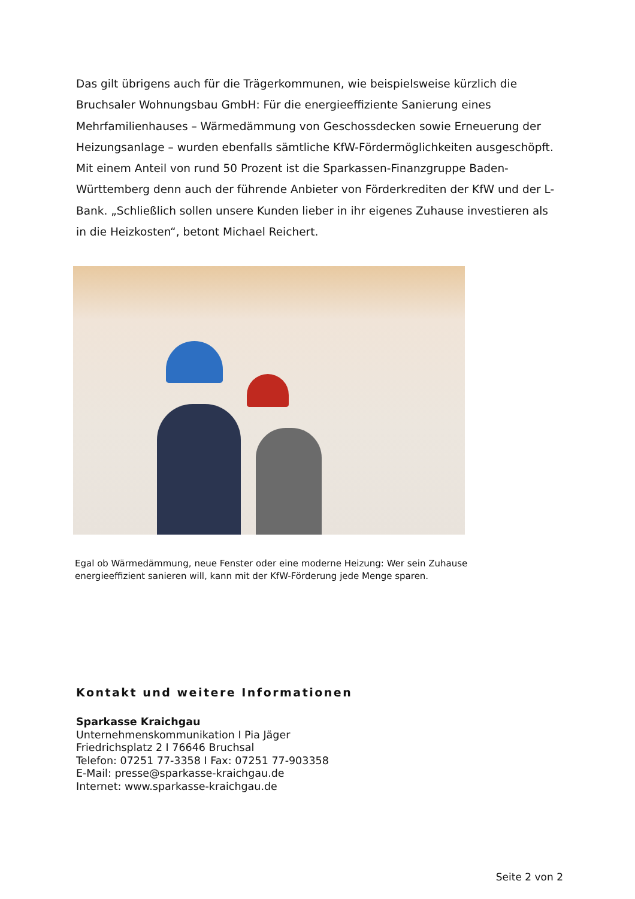Das gilt übrigens auch für die Trägerkommunen, wie beispielsweise kürzlich die Bruchsaler Wohnungsbau GmbH: Für die energieeffiziente Sanierung eines Mehrfamilienhauses – Wärmedämmung von Geschossdecken sowie Erneuerung der Heizungsanlage – wurden ebenfalls sämtliche KfW-Fördermöglichkeiten ausgeschöpft. Mit einem Anteil von rund 50 Prozent ist die Sparkassen-Finanzgruppe Baden-Württemberg denn auch der führende Anbieter von Förderkrediten der KfW und der L-Bank. „Schließlich sollen unsere Kunden lieber in ihr eigenes Zuhause investieren als in die Heizkosten“, betont Michael Reichert.
Egal ob Wärmedämmung, neue Fenster oder eine moderne Heizung: Wer sein Zuhause
energieeffizient sanieren will, kann mit der KfW-Förderung jede Menge sparen.
Kontakt und weitere Informationen
Sparkasse Kraichgau
Unternehmenskommunikation I Pia Jäger
Friedrichsplatz 2 I 76646 Bruchsal
Telefon: 07251 77-3358 I Fax: 07251 77-903358
E-Mail: presse@sparkasse-kraichgau.de
Internet: www.sparkasse-kraichgau.de
Seite 2 von 2